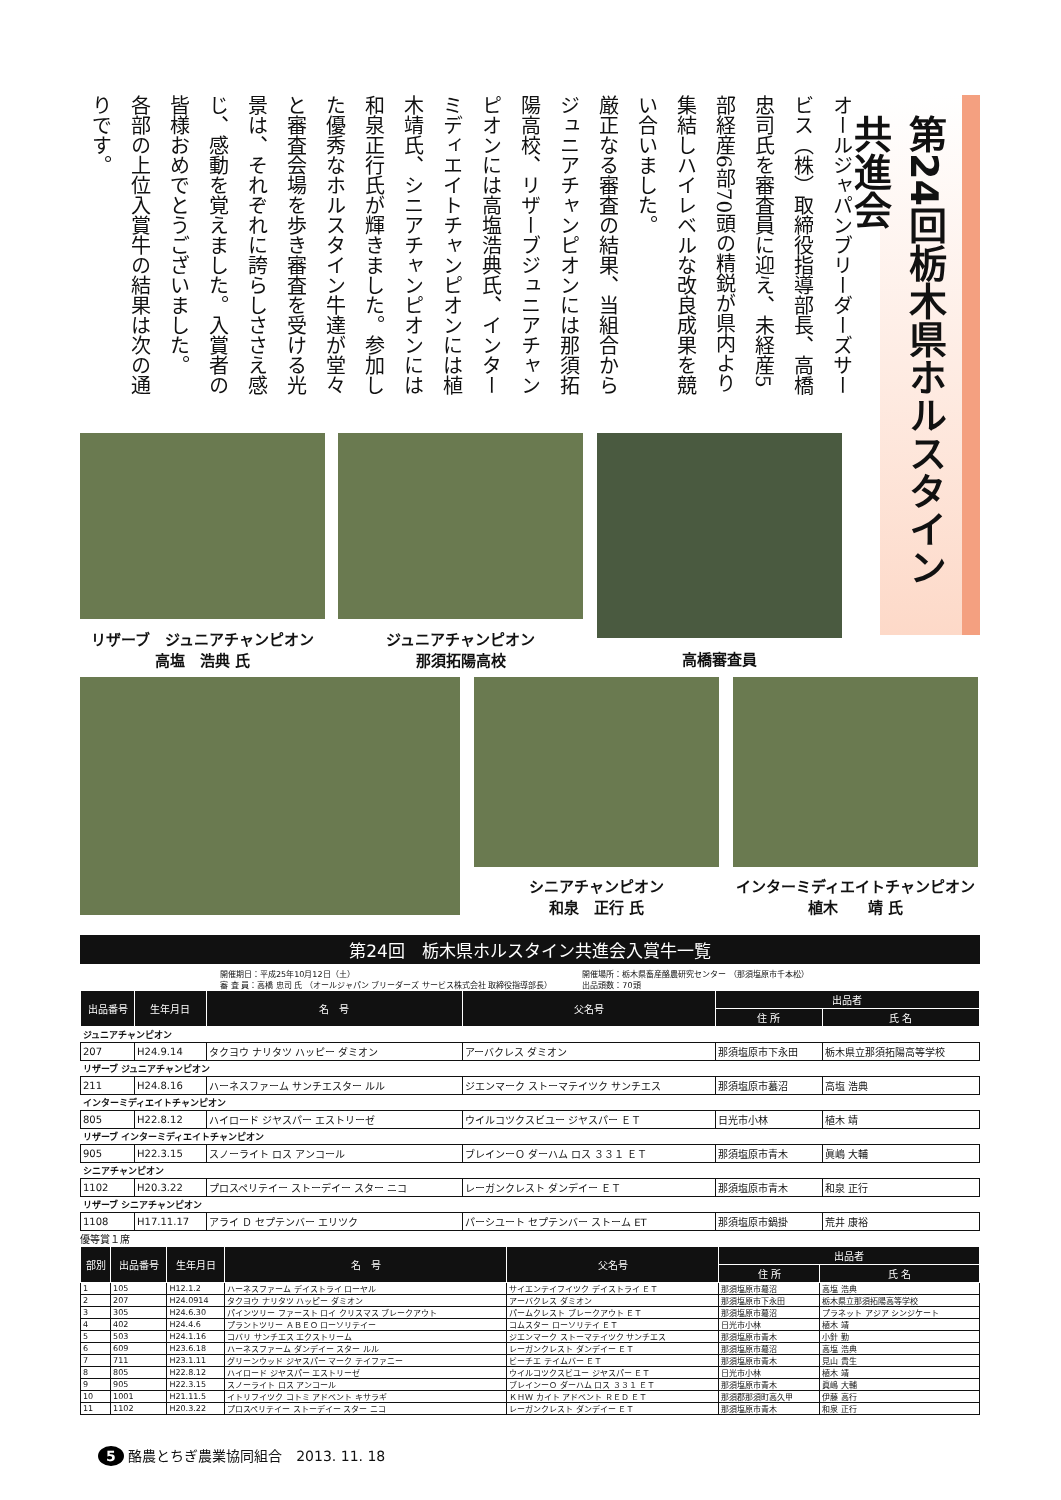第24回栃木県ホルスタイン共進会
オールジャパンブリーダーズサービス（株）取締役指導部長、高橋忠司氏を審査員に迎え、未経産5部経産6部70頭の精鋭が県内より集結しハイレベルな改良成果を競い合いました。
厳正なる審査の結果、当組合からジュニアチャンピオンには那須拓陽高校、リザーブジュニアチャンピオンには高塩浩典氏、インターミディエイトチャンピオンには植木靖氏、シニアチャンピオンには和泉正行氏が輝きました。参加した優秀なホルスタイン牛達が堂々と審査会場を歩き審査を受ける光景は、それぞれに誇らしささえ感じ、感動を覚えました。入賞者の皆様おめでとうございました。
各部の上位入賞牛の結果は次の通りです。
リザーブ　ジュニアチャンピオン
高塩　浩典 氏
ジュニアチャンピオン
那須拓陽高校
高橋審査員
シニアチャンピオン
和泉　正行 氏
インターミディエイトチャンピオン
植木　　靖 氏
第24回　栃木県ホルスタイン共進会入賞牛一覧
開催期日：平成25年10月12日（土）
審 査 員：高橋 忠司 氏 （オールジャパン ブリーダーズ サービス株式会社 取締役指導部長） 開催場所：栃木県畜産酪農研究センター （那須塩原市千本松）
出品頭数：70頭
| 出品番号 | 生年月日 | 名 号 | 父名号 | 出品者 | |
| --- | --- | --- | --- | --- | --- |
| | | | | 住 所 | 氏 名 |
| ジュニアチャンピオン | | | | | |
| 207 | H24.9.14 | タクヨウ ナリタツ ハッピー ダミオン | アーバクレス ダミオン | 那須塩原市下永田 | 栃木県立那須拓陽高等学校 |
| リザーブ ジュニアチャンピオン | | | | | |
| 211 | H24.8.16 | ハーネスファーム サンチエスター ルル | ジエンマーク ストーマテイツク サンチエス | 那須塩原市蟇沼 | 高塩 浩典 |
| インターミディエイトチャンピオン | | | | | |
| 805 | H22.8.12 | ハイロード ジヤスパー エストリーゼ | ウイルコツクスビユー ジヤスパー ＥＴ | 日光市小林 | 植木 靖 |
| リザーブ インターミディエイトチャンピオン | | | | | |
| 905 | H22.3.15 | スノーライト ロス アンコール | ブレインーＯ ダーハム ロス ３３１ ＥＴ | 那須塩原市青木 | 眞嶋 大輔 |
| シニアチャンピオン | | | | | |
| 1102 | H20.3.22 | プロスペリテイー ストーデイー スター ニコ | レーガンクレスト ダンデイー ＥＴ | 那須塩原市青木 | 和泉 正行 |
| リザーブ シニアチャンピオン | | | | | |
| 1108 | H17.11.17 | アライ Ｄ セプテンバー エリツク | パーシユート セプテンバー ストーム ET | 那須塩原市鍋掛 | 荒井 康裕 |
優等賞１席
| 部別 | 出品番号 | 生年月日 | 名 号 | 父名号 | 出品者 | |
| --- | --- | --- | --- | --- | --- | --- |
| | | | | | 住 所 | 氏 名 |
| 1 | 105 | H12.1.2 | ハーネスファーム デイストライ ローヤル | サイエンテイフイツク デイストライ ＥＴ | 那須塩原市蟇沼 | 高塩 浩典 |
| 2 | 207 | H24.0914 | タクヨウ ナリタツ ハッピー ダミオン | アーバクレス ダミオン | 那須塩原市下永田 | 栃木県立那須拓陽高等学校 |
| 3 | 305 | H24.6.30 | パインツリー ファースト ロイ クリスマス ブレークアウト | パームクレスト ブレークアウト ＥＴ | 那須塩原市蟇沼 | プラネット アジア シンジケート |
| 4 | 402 | H24.4.6 | プラントツリー ＡＢＥＯ ローソリテイー | コムスター ローソリテイ ＥＴ | 日光市小林 | 植木 靖 |
| 5 | 503 | H24.1.16 | コバリ サンチエス エクストリーム | ジエンマーク ストーマテイツク サンチエス | 那須塩原市青木 | 小針 勤 |
| 6 | 609 | H23.6.18 | ハーネスファーム ダンデイー スター ルル | レーガンクレスト ダンデイー ＥＴ | 那須塩原市蟇沼 | 高塩 浩典 |
| 7 | 711 | H23.1.11 | グリーンウッド ジヤスパー マーク テイファニー | ビーチエ テイムバー ＥＴ | 那須塩原市青木 | 見山 貴生 |
| 8 | 805 | H22.8.12 | ハイロード ジヤスパー エストリーゼ | ウイルコツクスビユー ジヤスパー ＥＴ | 日光市小林 | 植木 靖 |
| 9 | 905 | H22.3.15 | スノーライト ロス アンコール | ブレインーＯ ダーハム ロス ３３１ ＥＴ | 那須塩原市青木 | 眞嶋 大輔 |
| 10 | 1001 | H21.11.5 | イトリフイツク コトミ アドベント キサラギ | ＫＨＷ カイト アドベント ＲＥＤ ＥＴ | 那須郡那須町高久甲 | 伊藤 高行 |
| 11 | 1102 | H20.3.22 | プロスペリテイー ストーデイー スター ニコ | レーガンクレスト ダンデイー ＥＴ | 那須塩原市青木 | 和泉 正行 |
5 酪農とちぎ農業協同組合　2013. 11. 18